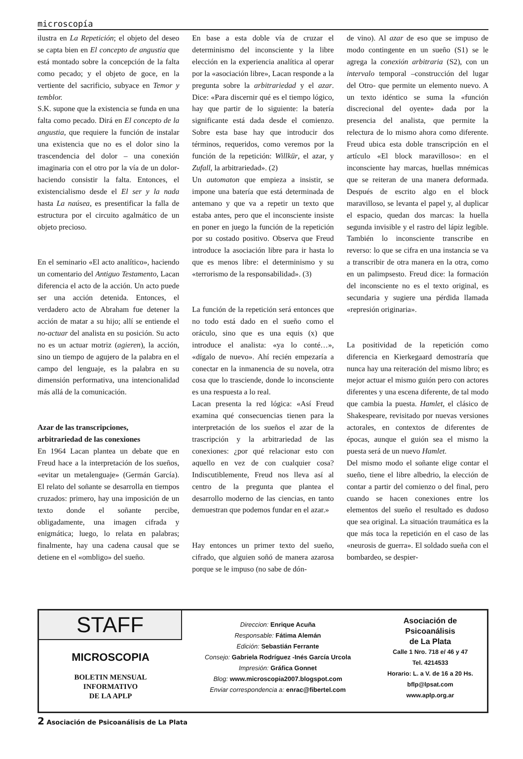microscopía
ilustra en La Repetición; el objeto del deseo se capta bien en El concepto de angustia que está montado sobre la concepción de la falta como pecado; y el objeto de goce, en la vertiente del sacrificio, subyace en Temor y temblor.
S.K. supone que la existencia se funda en una falta como pecado. Dirá en El concepto de la angustia, que requiere la función de instalar una existencia que no es el dolor sino la trascendencia del dolor – una conexión imaginaria con el otro por la vía de un dolor- haciendo consistir la falta. Entonces, el existencialismo desde el El ser y la nada hasta La naúsea, es presentificar la falla de estructura por el circuito agalmático de un objeto precioso.
En el seminario «El acto analítico», haciendo un comentario del Antiguo Testamento, Lacan diferencia el acto de la acción. Un acto puede ser una acción detenida. Entonces, el verdadero acto de Abraham fue detener la acción de matar a su hijo; allí se entiende el no-actuar del analista en su posición. Su acto no es un actuar motriz (agieren), la acción, sino un tiempo de agujero de la palabra en el campo del lenguaje, es la palabra en su dimensión performativa, una intencionalidad más allá de la comunicación.
Azar de las transcripciones,
arbitrariedad de las conexiones
En 1964 Lacan plantea un debate que en Freud hace a la interpretación de los sueños, «evitar un metalenguaje» (Germán García). El relato del soñante se desarrolla en tiempos cruzados: primero, hay una imposición de un texto donde el soñante percibe, obligadamente, una imagen cifrada y enigmática; luego, lo relata en palabras; finalmente, hay una cadena causal que se detiene en el «ombligo» del sueño.
En base a esta doble vía de cruzar el determinismo del inconsciente y la libre elección en la experiencia analítica al operar por la «asociación libre», Lacan responde a la pregunta sobre la arbitrariedad y el azar. Dice: «Para discernir qué es el tiempo lógico, hay que partir de lo siguiente: la batería significante está dada desde el comienzo. Sobre esta base hay que introducir dos términos, requeridos, como veremos por la función de la repetición: Willkür, el azar, y Zufall, la arbitrariedad». (2)
Un automaton que empieza a insistir, se impone una batería que está determinada de antemano y que va a repetir un texto que estaba antes, pero que el inconsciente insiste en poner en juego la función de la repetición por su costado positivo. Observa que Freud introduce la asociación libre para ir hasta lo que es menos libre: el determinismo y su «terrorismo de la responsabilidad». (3)
La función de la repetición será entonces que no todo está dado en el sueño como el oráculo, sino que es una equis (x) que introduce el analista: «ya lo conté…», «dígalo de nuevo». Ahí recién empezaría a conectar en la inmanencia de su novela, otra cosa que lo trasciende, donde lo inconsciente es una respuesta a lo real.
Lacan presenta la red lógica: «Así Freud examina qué consecuencias tienen para la interpretación de los sueños el azar de la trascripción y la arbitrariedad de las conexiones: ¿por qué relacionar esto con aquello en vez de con cualquier cosa? Indiscutiblemente, Freud nos lleva así al centro de la pregunta que plantea el desarrollo moderno de las ciencias, en tanto demuestran que podemos fundar en el azar.»
Hay entonces un primer texto del sueño, cifrado, que alguien soñó de manera azarosa porque se le impuso (no sabe de dón-
de vino). Al azar de eso que se impuso de modo contingente en un sueño (S1) se le agrega la conexión arbitraria (S2), con un intervalo temporal –construcción del lugar del Otro- que permite un elemento nuevo. A un texto idéntico se suma la «función discrecional del oyente» dada por la presencia del analista, que permite la relectura de lo mismo ahora como diferente. Freud ubica esta doble transcripción en el artículo «El block maravilloso»: en el inconsciente hay marcas, huellas mnémicas que se reiteran de una manera deformada. Después de escrito algo en el block maravilloso, se levanta el papel y, al duplicar el espacio, quedan dos marcas: la huella segunda invisible y el rastro del lápiz legible. También lo inconsciente transcribe en reverso: lo que se cifra en una instancia se va a transcribir de otra manera en la otra, como en un palimpsesto. Freud dice: la formación del inconsciente no es el texto original, es secundaria y sugiere una pérdida llamada «represión originaria».
La positividad de la repetición como diferencia en Kierkegaard demostraría que nunca hay una reiteración del mismo libro; es mejor actuar el mismo guión pero con actores diferentes y una escena diferente, de tal modo que cambia la puesta. Hamlet, el clásico de Shakespeare, revisitado por nuevas versiones actorales, en contextos de diferentes de épocas, aunque el guión sea el mismo la puesta será de un nuevo Hamlet.
Del mismo modo el soñante elige contar el sueño, tiene el libre albedrio, la elección de contar a partir del comienzo o del final, pero cuando se hacen conexiones entre los elementos del sueño el resultado es dudoso que sea original. La situación traumática es la que más toca la repetición en el caso de las «neurosis de guerra». El soldado sueña con el bombardeo, se despier-
STAFF
MICROSCOPIA
BOLETIN MENSUAL
INFORMATIVO
DE LA APLP
Direccion: Enrique Acuña
Responsable: Fátima Alemán
Edición: Sebastián Ferrante
Consejo: Gabriela Rodríguez -Inés García Urcola
Impresión: Gráfica Gonnet
Blog: www.microscopia2007.blogspot.com
Enviar correspondencia a: enrac@fibertel.com
Asociación de
Psicoanálisis
de La Plata
Calle 1 Nro. 718 e/ 46 y 47
Tel. 4214533
Horario: L. a V. de 16 a 20 Hs.
bflp@lpsat.com
www.aplp.org.ar
2 Asociación de Psicoanálisis de La Plata